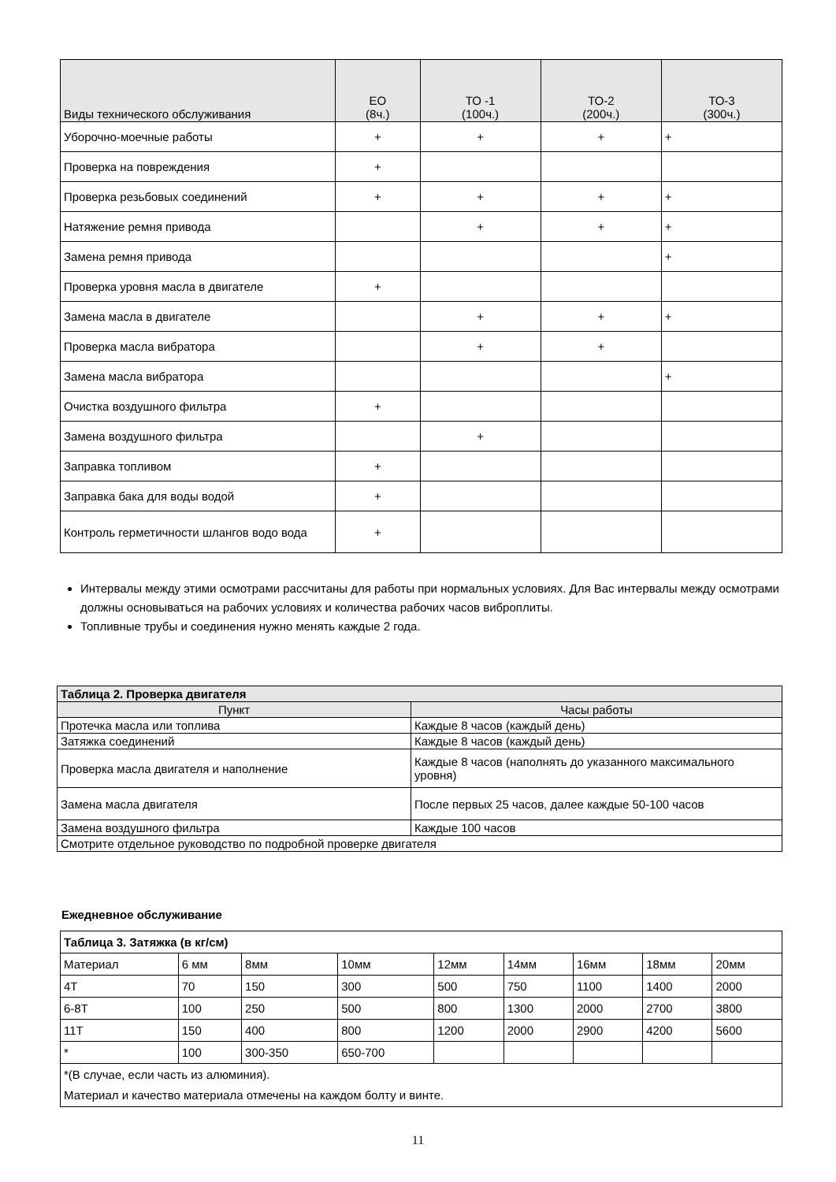| Виды технического обслуживания | ЕО (8ч.) | ТО -1 (100ч.) | ТО-2 (200ч.) | ТО-3 (300ч.) |
| --- | --- | --- | --- | --- |
| Уборочно-моечные работы | + | + | + | + |
| Проверка на повреждения | + | | | |
| Проверка резьбовых соединений | + | + | + | + |
| Натяжение ремня привода | | + | + | + |
| Замена ремня привода | | | | + |
| Проверка уровня масла в двигателе | + | | | |
| Замена масла в двигателе | | + | + | + |
| Проверка масла вибратора | | + | + | |
| Замена масла вибратора | | | | + |
| Очистка воздушного фильтра | + | | | |
| Замена воздушного фильтра | | + | | |
| Заправка топливом | + | | | |
| Заправка бака для воды водой | + | | | |
| Контроль герметичности шлангов водо вода | + | | | |
Интервалы между этими осмотрами рассчитаны для работы при нормальных условиях. Для Вас интервалы между осмотрами должны основываться на рабочих условиях и количества рабочих часов виброплиты.
Топливные трубы и соединения нужно менять каждые 2 года.
| Таблица 2. Проверка двигателя | |
| Пункт | Часы работы |
| Протечка масла или топлива | Каждые 8 часов (каждый день) |
| Затяжка соединений | Каждые 8 часов (каждый день) |
| Проверка масла двигателя и наполнение | Каждые 8 часов (наполнять до указанного максимального уровня) |
| Замена масла двигателя | После первых 25 часов, далее каждые 50-100 часов |
| Замена воздушного фильтра | Каждые 100 часов |
| Смотрите отдельное руководство по подробной проверке двигателя | |
Ежедневное обслуживание
| Таблица 3. Затяжка (в кг/см) | | | | | | | | |
| Материал | 6 мм | 8мм | 10мм | 12мм | 14мм | 16мм | 18мм | 20мм |
| 4T | 70 | 150 | 300 | 500 | 750 | 1100 | 1400 | 2000 |
| 6-8T | 100 | 250 | 500 | 800 | 1300 | 2000 | 2700 | 3800 |
| 11T | 150 | 400 | 800 | 1200 | 2000 | 2900 | 4200 | 5600 |
| * | 100 | 300-350 | 650-700 | | | | | |
| *(В случае, если часть из алюминия). Материал и качество материала отмечены на каждом болту и винте. | | | | | | | | |
11